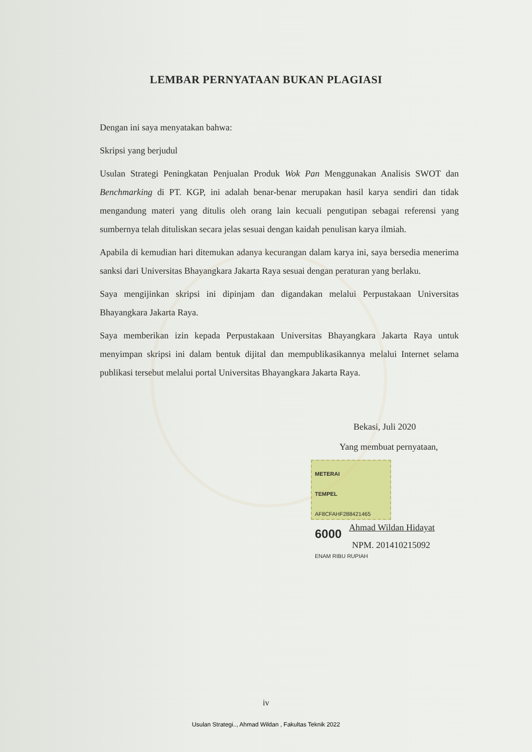LEMBAR PERNYATAAN BUKAN PLAGIASI
Dengan ini saya menyatakan bahwa:
Skripsi yang berjudul
Usulan Strategi Peningkatan Penjualan Produk Wok Pan Menggunakan Analisis SWOT dan Benchmarking di PT. KGP, ini adalah benar-benar merupakan hasil karya sendiri dan tidak mengandung materi yang ditulis oleh orang lain kecuali pengutipan sebagai referensi yang sumbernya telah dituliskan secara jelas sesuai dengan kaidah penulisan karya ilmiah.
Apabila di kemudian hari ditemukan adanya kecurangan dalam karya ini, saya bersedia menerima sanksi dari Universitas Bhayangkara Jakarta Raya sesuai dengan peraturan yang berlaku.
Saya mengijinkan skripsi ini dipinjam dan digandakan melalui Perpustakaan Universitas Bhayangkara Jakarta Raya.
Saya memberikan izin kepada Perpustakaan Universitas Bhayangkara Jakarta Raya untuk menyimpan skripsi ini dalam bentuk dijital dan mempublikasikannya melalui Internet selama publikasi tersebut melalui portal Universitas Bhayangkara Jakarta Raya.
Bekasi, Juli 2020
Yang membuat pernyataan,
METERAI
TEMPEL
AF8CFAHF288421465
6000
ENAM RIBU RUPIAH
Ahmad Wildan Hidayat
NPM. 201410215092
iv
Usulan Strategi.., Ahmad Wildan , Fakultas Teknik 2022